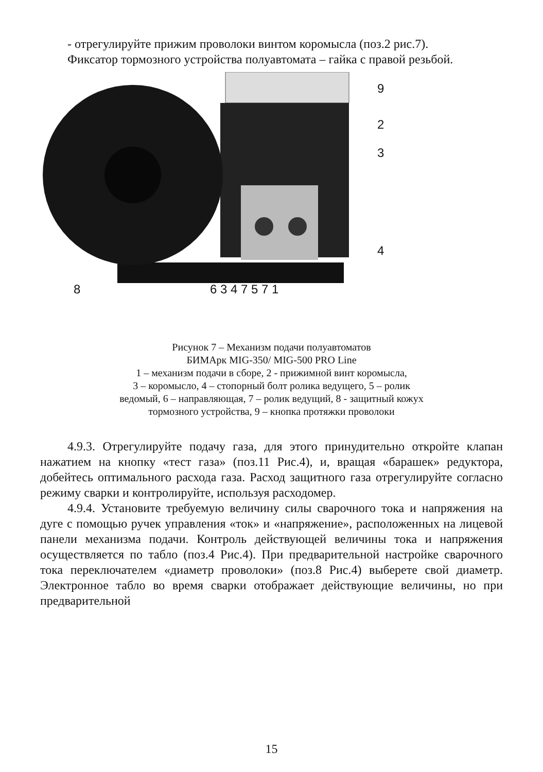- отрегулируйте прижим проволоки винтом коромысла (поз.2 рис.7).
Фиксатор тормозного устройства полуавтомата – гайка с правой резьбой.
9
2
3
4
8
6 3 4 7 5 7 1
Рисунок 7 – Механизм подачи полуавтоматов
БИМАрк MIG-350/ MIG-500 PRO Line
1 – механизм подачи в сборе, 2 - прижимной винт коромысла,
3 – коромысло, 4 – стопорный болт ролика ведущего, 5 – ролик
ведомый, 6 – направляющая, 7 – ролик ведущий, 8 - защитный кожух
тормозного устройства, 9 – кнопка протяжки проволоки
4.9.3. Отрегулируйте подачу газа, для этого принудительно откройте клапан нажатием на кнопку «тест газа» (поз.11 Рис.4), и, вращая «барашек» редуктора, добейтесь оптимального расхода газа. Расход защитного газа отрегулируйте согласно режиму сварки и контролируйте, используя расходомер.
4.9.4. Установите требуемую величину силы сварочного тока и напряжения на дуге с помощью ручек управления «ток» и «напряжение», расположенных на лицевой панели механизма подачи. Контроль действующей величины тока и напряжения осуществляется по табло (поз.4 Рис.4). При предварительной настройке сварочного тока переключателем «диаметр проволоки» (поз.8 Рис.4) выберете свой диаметр. Электронное табло во время сварки отображает действующие величины, но при предварительной
15